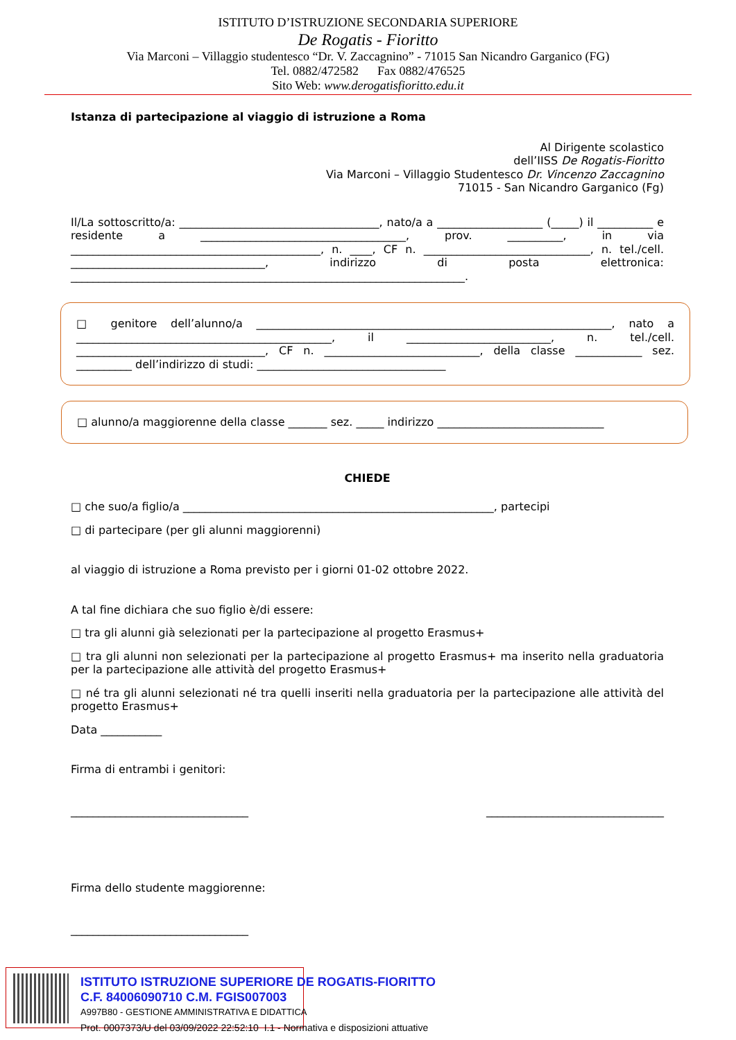ISTITUTO D’ISTRUZIONE SECONDARIA SUPERIORE
De Rogatis - Fioritto
Via Marconi – Villaggio studentesco “Dr. V. Zaccagnino” - 71015 San Nicandro Garganico (FG)
Tel. 0882/472582 Fax 0882/476525
Sito Web: www.derogatisfioritto.edu.it
Istanza di partecipazione al viaggio di istruzione a Roma
Al Dirigente scolastico
dell’IISS De Rogatis-Fioritto
Via Marconi – Villaggio Studentesco Dr. Vincenzo Zaccagnino
71015 - San Nicandro Garganico (Fg)
Il/La sottoscritto/a: ____________________________________, nato/a a ___________________ (_____) il __________ e residente a _____________________________________, prov. __________, in via _____________________________________________, n. ____, CF n. ______________________________, n. tel./cell. ___________________________________, indirizzo di posta elettronica: _______________________________________________________________________.
□ genitore dell’alunno/a ________________________________________________________________, nato a ______________________________________________, il __________________________, n. tel./cell. __________________________________, CF n. ____________________________, della classe ____________ sez. __________ dell’indirizzo di studi: __________________________________
□ alunno/a maggiorenne della classe _______ sez. _____ indirizzo ______________________________
CHIEDE
□ che suo/a figlio/a ________________________________________________________, partecipi
□ di partecipare (per gli alunni maggiorenni)
al viaggio di istruzione a Roma previsto per i giorni 01-02 ottobre 2022.
A tal fine dichiara che suo figlio è/di essere:
□ tra gli alunni già selezionati per la partecipazione al progetto Erasmus+
□ tra gli alunni non selezionati per la partecipazione al progetto Erasmus+ ma inserito nella graduatoria per la partecipazione alle attività del progetto Erasmus+
□ né tra gli alunni selezionati né tra quelli inseriti nella graduatoria per la partecipazione alle attività del progetto Erasmus+
Data ___________
Firma di entrambi i genitori:
________________________________ ________________________________
Firma dello studente maggiorenne:
________________________________
ISTITUTO ISTRUZIONE SUPERIORE DE ROGATIS-FIORITTO
C.F. 84006090710 C.M. FGIS007003
A997B80 - GESTIONE AMMINISTRATIVA E DIDATTICA
Prot. 0007373/U del 03/09/2022 22:52:10 I.1 - Normativa e disposizioni attuative